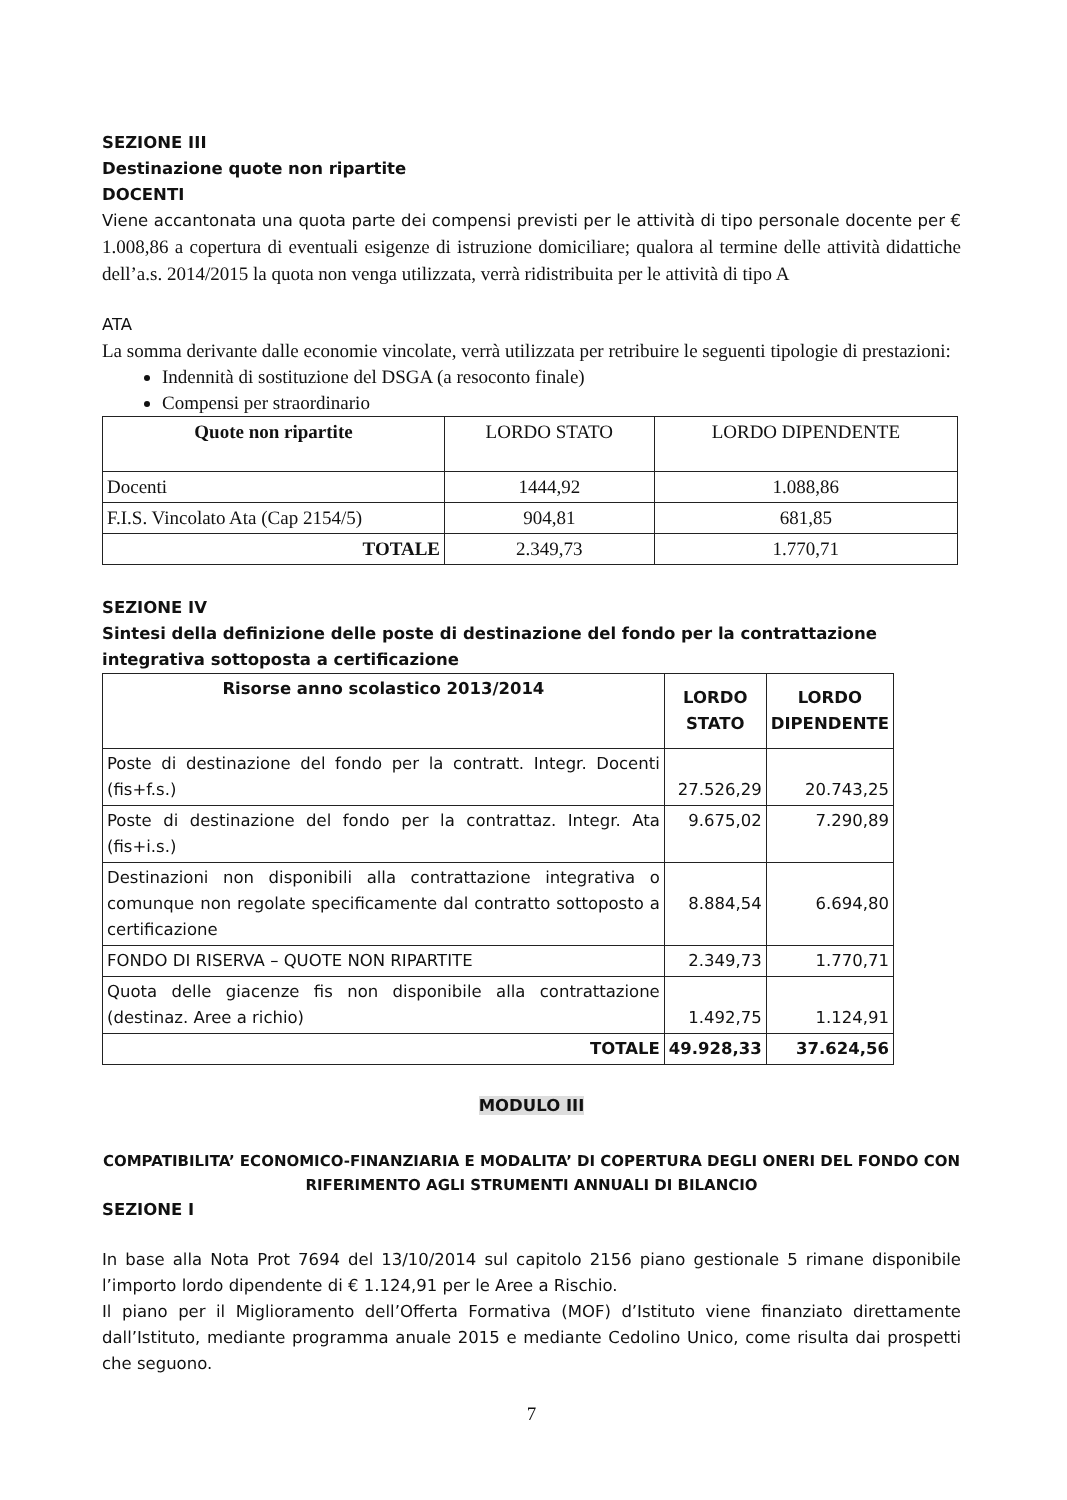SEZIONE III
Destinazione quote non ripartite
DOCENTI
Viene accantonata una quota parte dei compensi previsti per le attività di tipo personale docente per € 1.008,86 a copertura di eventuali esigenze di istruzione domiciliare; qualora al termine delle attività didattiche dell’a.s. 2014/2015 la quota non venga utilizzata, verrà ridistribuita per le attività di tipo A
ATA
La somma derivante dalle economie vincolate, verrà utilizzata per retribuire le seguenti tipologie di prestazioni:
Indennità di sostituzione del DSGA (a resoconto finale)
Compensi per straordinario
| Quote non ripartite | LORDO STATO | LORDO DIPENDENTE |
| Docenti | 1444,92 | 1.088,86 |
| F.I.S. Vincolato Ata (Cap 2154/5) | 904,81 | 681,85 |
| TOTALE | 2.349,73 | 1.770,71 |
SEZIONE IV
Sintesi della definizione delle poste di destinazione del fondo per la contrattazione integrativa sottoposta a certificazione
| Risorse anno scolastico 2013/2014 | LORDO STATO | LORDO DIPENDENTE |
| --- | --- | --- |
| Poste di destinazione del fondo per la contratt. Integr. Docenti (fis+f.s.) | 27.526,29 | 20.743,25 |
| Poste di destinazione del fondo per la contrattaz. Integr. Ata (fis+i.s.) | 9.675,02 | 7.290,89 |
| Destinazioni non disponibili alla contrattazione integrativa o comunque non regolate specificamente dal contratto sottoposto a certificazione | 8.884,54 | 6.694,80 |
| FONDO DI RISERVA – QUOTE NON RIPARTITE | 2.349,73 | 1.770,71 |
| Quota delle giacenze fis non disponibile alla contrattazione (destinaz. Aree a richio) | 1.492,75 | 1.124,91 |
| TOTALE | 49.928,33 | 37.624,56 |
MODULO III
COMPATIBILITA’ ECONOMICO-FINANZIARIA E MODALITA’ DI COPERTURA DEGLI ONERI DEL FONDO CON RIFERIMENTO AGLI STRUMENTI ANNUALI DI BILANCIO
SEZIONE I
In base alla Nota Prot 7694 del 13/10/2014 sul capitolo 2156 piano gestionale 5 rimane disponibile l’importo lordo dipendente di € 1.124,91 per le Aree a Rischio.
Il piano per il Miglioramento dell’Offerta Formativa (MOF) d’Istituto viene finanziato direttamente dall’Istituto, mediante programma anuale 2015 e mediante Cedolino Unico, come risulta dai prospetti che seguono.
7